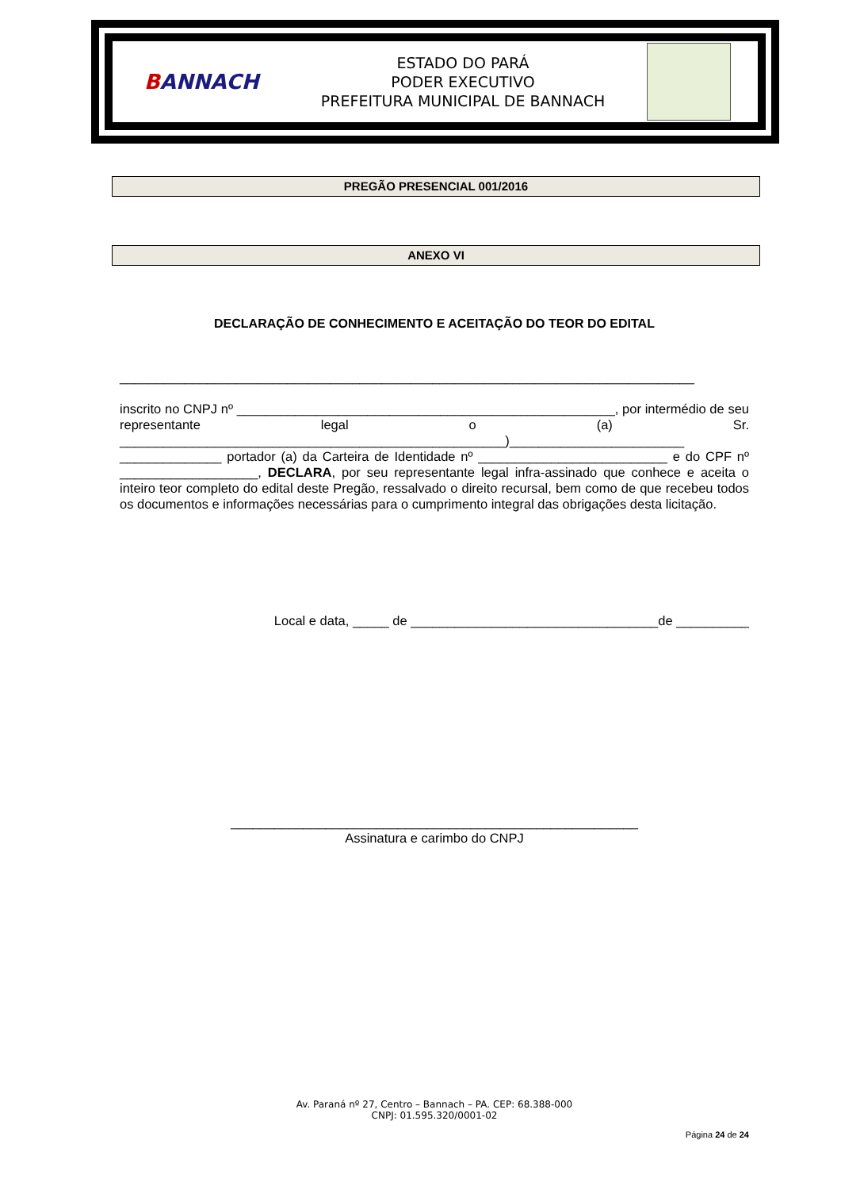BANNACH
ESTADO DO PARÁ
PODER EXECUTIVO
PREFEITURA MUNICIPAL DE BANNACH
PREGÃO PRESENCIAL 001/2016
ANEXO VI
DECLARAÇÃO DE CONHECIMENTO E ACEITAÇÃO DO TEOR DO EDITAL
_______________________________________________________________________________
inscrito no CNPJ nº ____________________________________________________, por intermédio de seu representante legal o (a) Sr. _____________________________________________________)________________________ ______________ portador (a) da Carteira de Identidade nº __________________________ e do CPF nº ___________________, DECLARA, por seu representante legal infra-assinado que conhece e aceita o inteiro teor completo do edital deste Pregão, ressalvado o direito recursal, bem como de que recebeu todos os documentos e informações necessárias para o cumprimento integral das obrigações desta licitação.
Local e data, _____ de __________________________________de __________
________________________________________________________
Assinatura e carimbo do CNPJ
Av. Paraná nº 27, Centro – Bannach – PA. CEP: 68.388-000
CNPJ: 01.595.320/0001-02
Página 24 de 24